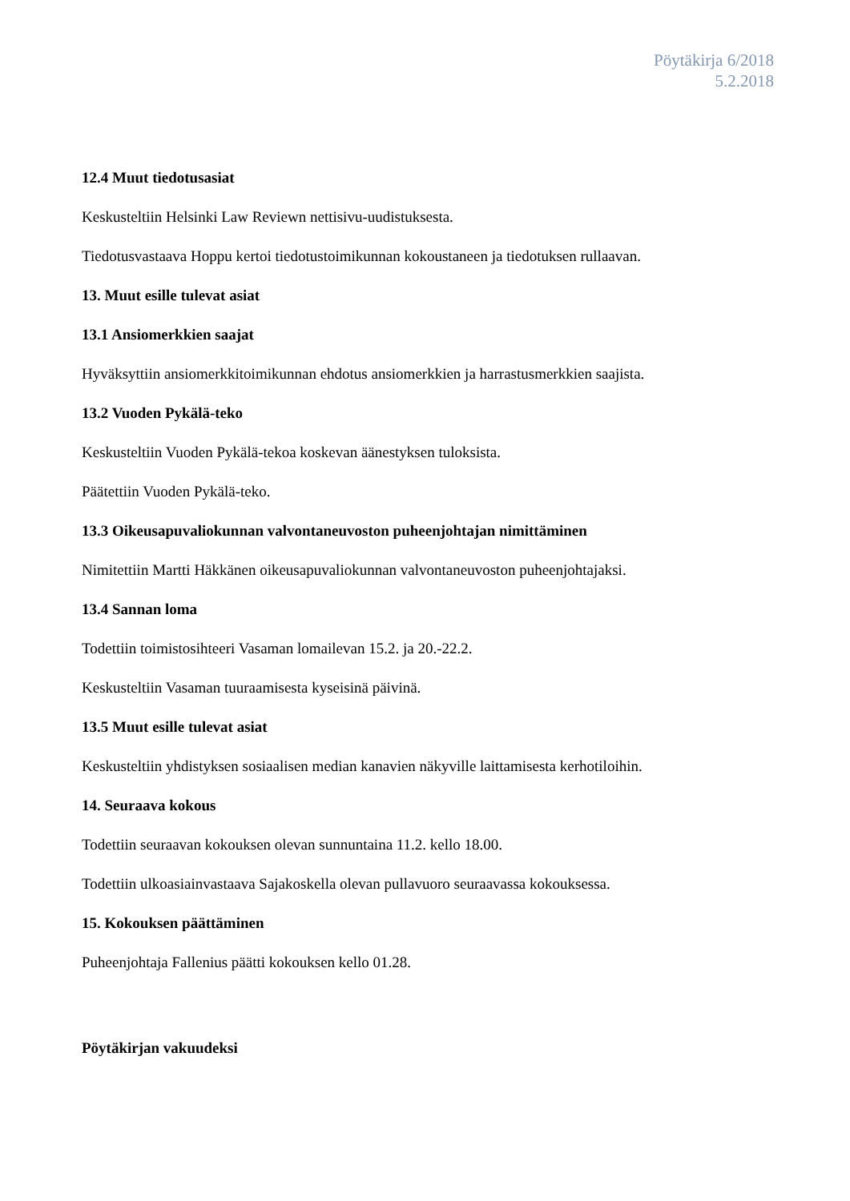Pöytäkirja 6/2018
5.2.2018
12.4 Muut tiedotusasiat
Keskusteltiin Helsinki Law Reviewn nettisivu-uudistuksesta.
Tiedotusvastaava Hoppu kertoi tiedotustoimikunnan kokoustaneen ja tiedotuksen rullaavan.
13. Muut esille tulevat asiat
13.1 Ansiomerkkien saajat
Hyväksyttiin ansiomerkkitoimikunnan ehdotus ansiomerkkien ja harrastusmerkkien saajista.
13.2 Vuoden Pykälä-teko
Keskusteltiin Vuoden Pykälä-tekoa koskevan äänestyksen tuloksista.
Päätettiin Vuoden Pykälä-teko.
13.3 Oikeusapuvaliokunnan valvontaneuvoston puheenjohtajan nimittäminen
Nimitettiin Martti Häkkänen oikeusapuvaliokunnan valvontaneuvoston puheenjohtajaksi.
13.4 Sannan loma
Todettiin toimistosihteeri Vasaman lomailevan 15.2. ja 20.-22.2.
Keskusteltiin Vasaman tuuraamisesta kyseisinä päivinä.
13.5 Muut esille tulevat asiat
Keskusteltiin yhdistyksen sosiaalisen median kanavien näkyville laittamisesta kerhotiloihin.
14. Seuraava kokous
Todettiin seuraavan kokouksen olevan sunnuntaina 11.2. kello 18.00.
Todettiin ulkoasiainvastaava Sajakoskella olevan pullavuoro seuraavassa kokouksessa.
15. Kokouksen päättäminen
Puheenjohtaja Fallenius päätti kokouksen kello 01.28.
Pöytäkirjan vakuudeksi